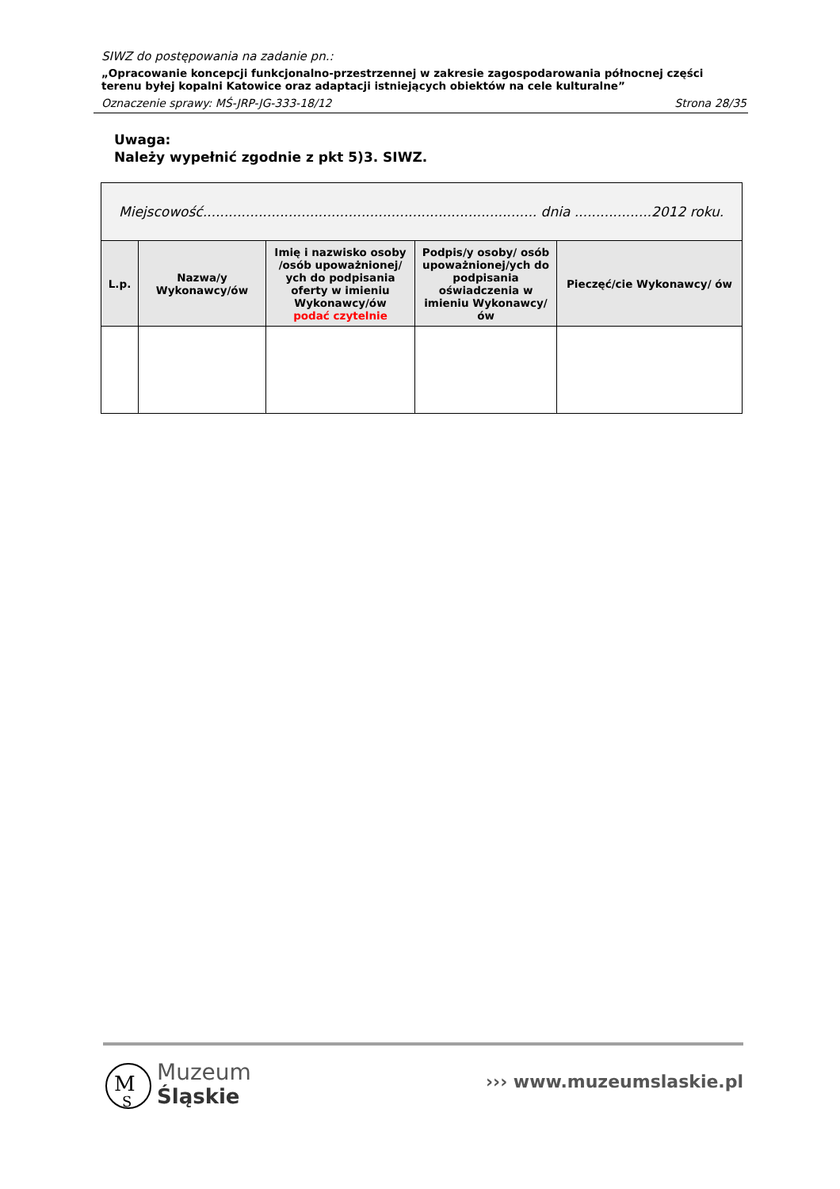SIWZ do postępowania na zadanie pn.:
„Opracowanie koncepcji funkcjonalno-przestrzennej w zakresie zagospodarowania północnej części terenu byłej kopalni Katowice oraz adaptacji istniejących obiektów na cele kulturalne”
Oznaczenie sprawy: MŚ-JRP-JG-333-18/12 Strona 28/35
Uwaga:
Należy wypełnić zgodnie z pkt 5)3. SIWZ.
| Miejscowość.............................................................................. dnia ..................2012 roku. | | | | |
| L.p. | Nazwa/y Wykonawcy/ów | Imię i nazwisko osoby /osób upoważnionej/ ych do podpisania oferty w imieniu Wykonawcy/ów podać czytelnie | Podpis/y osoby/ osób upoważnionej/ych do podpisania oświadczenia w imieniu Wykonawcy/ów | Pieczęć/cie Wykonawcy/ ów |
M
S
Muzeum
Śląskie
››› www.muzeumslaskie.pl